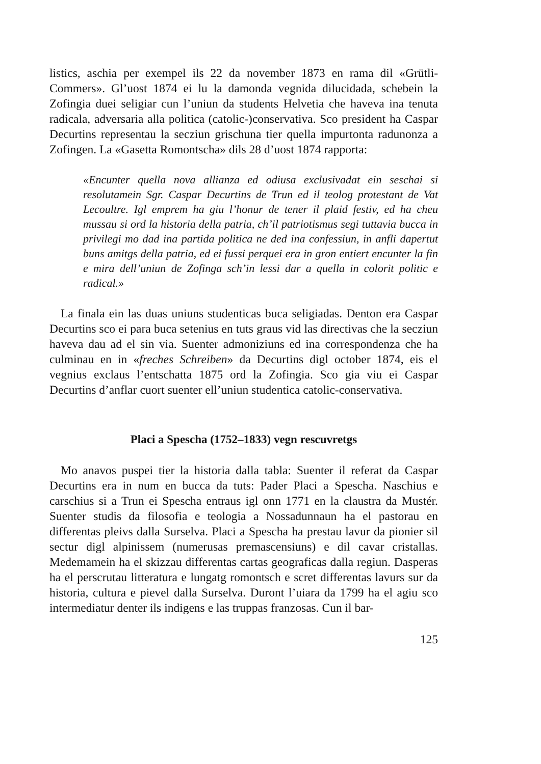listics, aschia per exempel ils 22 da november 1873 en rama dil «Grütli-Commers». Gl’uost 1874 ei lu la damonda vegnida dilucidada, schebein la Zofingia duei seligiar cun l’uniun da students Helvetia che haveva ina tenuta radicala, adversaria alla politica (catolic-)conservativa. Sco president ha Caspar Decurtins representau la secziun grischuna tier quella impurtonta radunonza a Zofingen. La «Gasetta Romontscha» dils 28 d’uost 1874 rapporta:
«Encunter quella nova allianza ed odiusa exclusivadat ein seschai si resolutamein Sgr. Caspar Decurtins de Trun ed il teolog protestant de Vat Lecoultre. Igl emprem ha giu l’honur de tener il plaid festiv, ed ha cheu mussau si ord la historia della patria, ch’il patriotismus segi tuttavia bucca in privilegi mo dad ina partida politica ne ded ina confessiun, in anfli dapertut buns amitgs della patria, ed ei fussi perquei era in gron entiert encunter la fin e mira dell’uniun de Zofinga sch’in lessi dar a quella in colorit politic e radical.»
La finala ein las duas uniuns studenticas buca seligiadas. Denton era Caspar Decurtins sco ei para buca setenius en tuts graus vid las directivas che la secziun haveva dau ad el sin via. Suenter admoniziuns ed ina correspondenza che ha culminau en in «freches Schreiben» da Decurtins digl october 1874, eis el vegnius exclaus l’entschatta 1875 ord la Zofingia. Sco gia viu ei Caspar Decurtins d’anflar cuort suenter ell’uniun studentica catolic-conservativa.
Placi a Spescha (1752–1833) vegn rescuvretgs
Mo anavos puspei tier la historia dalla tabla: Suenter il referat da Caspar Decurtins era in num en bucca da tuts: Pader Placi a Spescha. Naschius e carschius si a Trun ei Spescha entraus igl onn 1771 en la claustra da Mustér. Suenter studis da filosofia e teologia a Nossadunnaun ha el pastorau en differentas pleivs dalla Surselva. Placi a Spescha ha prestau lavur da pionier sil sectur digl alpinissem (numerusas premascensiuns) e dil cavar cristallas. Medemamein ha el skizzau differentas cartas geograficas dalla regiun. Dasperas ha el perscrutau litteratura e lungatg romontsch e scret differentas lavurs sur da historia, cultura e pievel dalla Surselva. Duront l’uiara da 1799 ha el agiu sco intermediatur denter ils indigens e las truppas franzosas. Cun il bar-
125